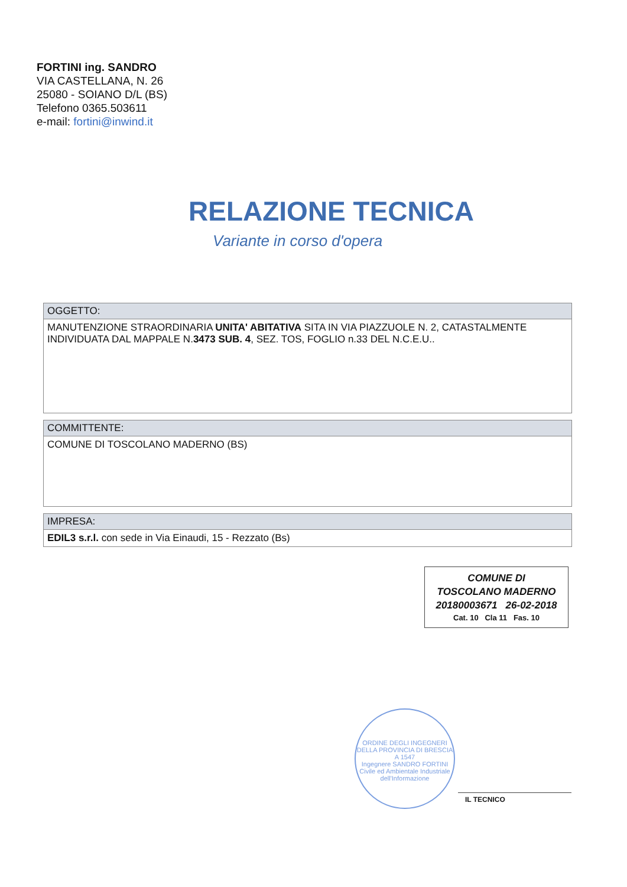FORTINI ing. SANDRO
VIA CASTELLANA, N. 26
25080 - SOIANO D/L (BS)
Telefono 0365.503611
e-mail: fortini@inwind.it
RELAZIONE TECNICA
Variante in corso d'opera
| OGGETTO: |
| --- |
| MANUTENZIONE STRAORDINARIA UNITA' ABITATIVA SITA IN VIA PIAZZUOLE N. 2, CATASTALMENTE INDIVIDUATA DAL MAPPALE N. 3473 SUB. 4 , SEZ. TOS, FOGLIO n.33 DEL N.C.E.U.. |
| COMMITTENTE: |
| --- |
| COMUNE DI TOSCOLANO MADERNO (BS) |
| IMPRESA: |
| --- |
| EDIL3 s.r.l. con sede in Via Einaudi, 15 - Rezzato (Bs) |
COMUNE DI
TOSCOLANO MADERNO
20180003671 26-02-2018
Cat. 10 Cla 11 Fas. 10
ORDINE DEGLI INGEGNERI DELLA PROVINCIA DI BRESCIA
A 1547
Ingegnere SANDRO FORTINI
Civile ed Ambientale Industriale dell'Informazione
IL TECNICO